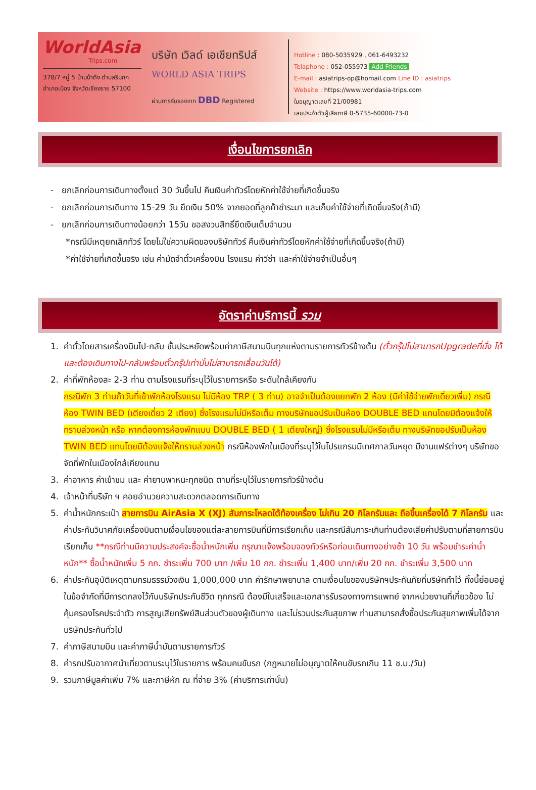WorldAsia
Trips.com
378/7 หมู่ 5 บ้านป่าตึง ตำบลริมกก
อำเภอเมือง จังหวัดเชียงราย 57100
บริษัท เวิลด์ เอเชียทริปส์
WORLD ASIA TRIPS
ผ่านการรับรองจาก DBD Registered
Hotline : 080-5035929 , 061-6493232
Telaphone : 052-055973 Add Friends
E-mail : asiatrips-op@homail.com Line ID : asiatrips
Website : https://www.worldasia-trips.com
ใบอนุญาตเลขที่ 21/00981
เลขประจำตัวผู้เสียภาษี 0-5735-60000-73-0
เงื่อนไขการยกเลิก
- ยกเลิกก่อนการเดินทางตั้งแต่ 30 วันขึ้นไป คืนเงินค่าทัวร์โดยหักค่าใช้จ่ายที่เกิดขึ้นจริง
- ยกเลิกก่อนการเดินทาง 15-29 วัน ยึดเงิน 50% จากยอดที่ลูกค้าชำระมา และเก็บค่าใช้จ่ายที่เกิดขึ้นจริง(ถ้ามี)
- ยกเลิกก่อนการเดินทางน้อยกว่า 15วัน ขอสงวนสิทธิ์ยึดเงินเต็มจำนวน
*กรณีมีเหตุยกเลิกทัวร์ โดยไม่ใช่ความผิดของบริษัททัวร์ คืนเงินค่าทัวร์โดยหักค่าใช้จ่ายที่เกิดขึ้นจริง(ถ้ามี)
*ค่าใช้จ่ายที่เกิดขึ้นจริง เช่น ค่ามัดจำตั๋วเครื่องบิน โรงแรม ค่าวีซ่า และค่าใช้จ่ายจำเป็นอื่นๆ
อัตราค่าบริการนี้ รวม
1. ค่าตั๋วโดยสารเครื่องบินไป-กลับ ชั้นประหยัดพร้อมค่าภาษีสนามบินทุกแห่งตามรายการทัวร์ข้างต้น (ตั๋วกรุ๊ปไม่สามารถUpgradeที่นั่ง ได้ และต้องเดินทางไป-กลับพร้อมตั๋วกรุ๊ปเท่านั้นไม่สามารถเลื่อนวันได้)
2. ค่าที่พักห้องละ 2-3 ท่าน ตามโรงแรมที่ระบุไว้ในรายการหรือ ระดับใกล้เคียงกัน
กรณีพัก 3 ท่านถ้าวันที่เข้าพักห้องโรงแรม ไม่มีห้อง TRP ( 3 ท่าน) อาจจำเป็นต้องแยกพัก 2 ห้อง (มีค่าใช้จ่ายพักเดี่ยวเพิ่ม) กรณีห้อง TWIN BED (เตียงเดี่ยว 2 เตียง) ซึ่งโรงแรมไม่มีหรือเต็ม ทางบริษัทขอปรับเป็นห้อง DOUBLE BED แทนโดยมิต้องแจ้งให้ทราบล่วงหน้า หรือ หากต้องการห้องพักแบบ DOUBLE BED ( 1 เตียงใหญ่) ซึ่งโรงแรมไม่มีหรือเต็ม ทางบริษัทขอปรับเป็นห้อง TWIN BED แทนโดยมิต้องแจ้งให้ทราบล่วงหน้า กรณีห้องพักในเมืองที่ระบุไว้ในโปรแกรมมีเทศกาลวันหยุด มีงานแฟร์ต่างๆ บริษัทขอจัดที่พักในเมืองใกล้เคียงแทน
3. ค่าอาหาร ค่าเข้าชม และ ค่ายานพาหนะทุกชนิด ตามที่ระบุไว้ในรายการทัวร์ข้างต้น
4. เจ้าหน้าที่บริษัท ฯ คอยอำนวยความสะดวกตลอดการเดินทาง
5. ค่าน้ำหนักกระเป๋า สายการบิน AirAsia X (XJ) สัมภาระโหลดใต้ท้องเครื่อง ไม่เกิน 20 กิโลกรัมและ ถือขึ้นเครื่องได้ 7 กิโลกรัม และค่าประกันวินาศภัยเครื่องบินตามเงื่อนไขของแต่ละสายการบินที่มีการเรียกเก็บ และกรณีสัมภาระเกินท่านต้องเสียค่าปรับตามที่สายการบินเรียกเก็บ **กรณีท่านมีความประสงค์จะซื้อน้ำหนักเพิ่ม กรุณาแจ้งพร้อมจองทัวร์หรือก่อนเดินทางอย่างช้า 10 วัน พร้อมชำระค่าน้ำหนัก** ซื้อน้ำหนักเพิ่ม 5 กก. ชำระเพิ่ม 700 บาท /เพิ่ม 10 กก. ชำระเพิ่ม 1,400 บาท/เพิ่ม 20 กก. ชำระเพิ่ม 3,500 บาท
6. ค่าประกันอุบัติเหตุตามกรมธรรม์วงเงิน 1,000,000 บาท ค่ารักษาพยาบาล ตามเงื่อนไขของบริษัทฯประกันภัยที่บริษัททำไว้ ทั้งนี้ย่อมอยู่ในข้อจำกัดที่มีการตกลงไว้กับบริษัทประกันชีวิต ทุกกรณี ต้องมีใบเสร็จและเอกสารรับรองทางการแพทย์ จากหน่วยงานที่เกี่ยวข้อง ไม่คุ้มครองโรคประจำตัว การสูญเสียทรัพย์สินส่วนตัวของผู้เดินทาง และไม่รวมประกันสุขภาพ ท่านสามารถสั่งซื้อประกันสุขภาพเพิ่มได้จากบริษัทประกันทั่วไป
7. ค่าภาษีสนามบิน และค่าภาษีน้ำมันตามรายการทัวร์
8. ค่ารถปรับอากาศนำเที่ยวตามระบุไว้ในรายการ พร้อมคนขับรถ (กฎหมายไม่อนุญาตให้คนขับรถเกิน 11 ช.ม./วัน)
9. รวมภาษีมูลค่าเพิ่ม 7% และภาษีหัก ณ ที่จ่าย 3% (ค่าบริการเท่านั้น)